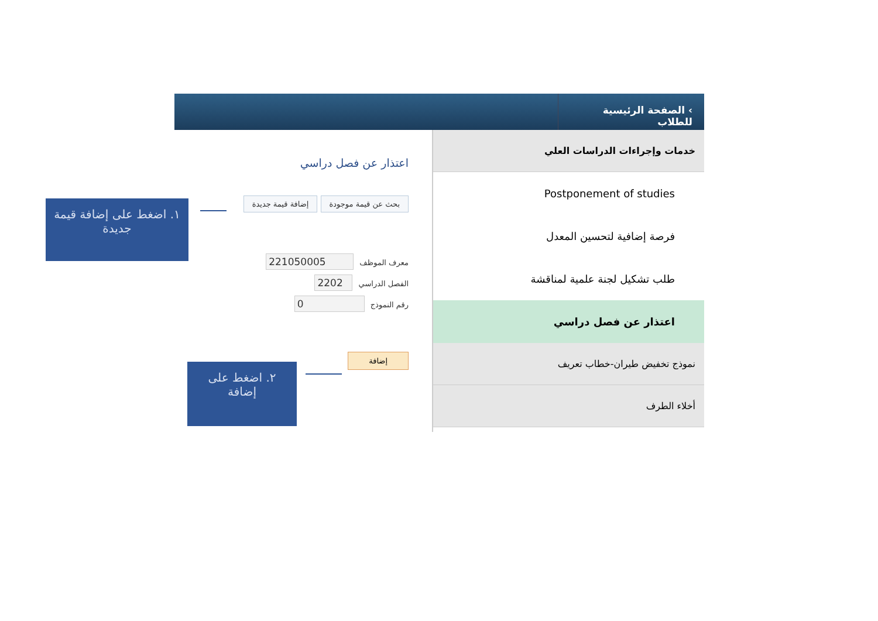› الصفحة الرئيسية للطلاب
اعتذار عن فصل دراسي
بحث عن قيمة موجودة إضافة قيمة جديدة
معرف الموظف 221050005
الفصل الدراسي 2202
رقم النموذج 0
إضافة
خدمات وإجراءات الدراسات العلي
Postponement of studies
فرصة إضافية لتحسين المعدل
طلب تشكيل لجنة علمية لمناقشة
اعتذار عن فصل دراسي
نموذج تخفيض طيران-خطاب تعريف
أخلاء الطرف
١. اضغط على إضافة قيمة جديدة
٢. اضغط على إضافة